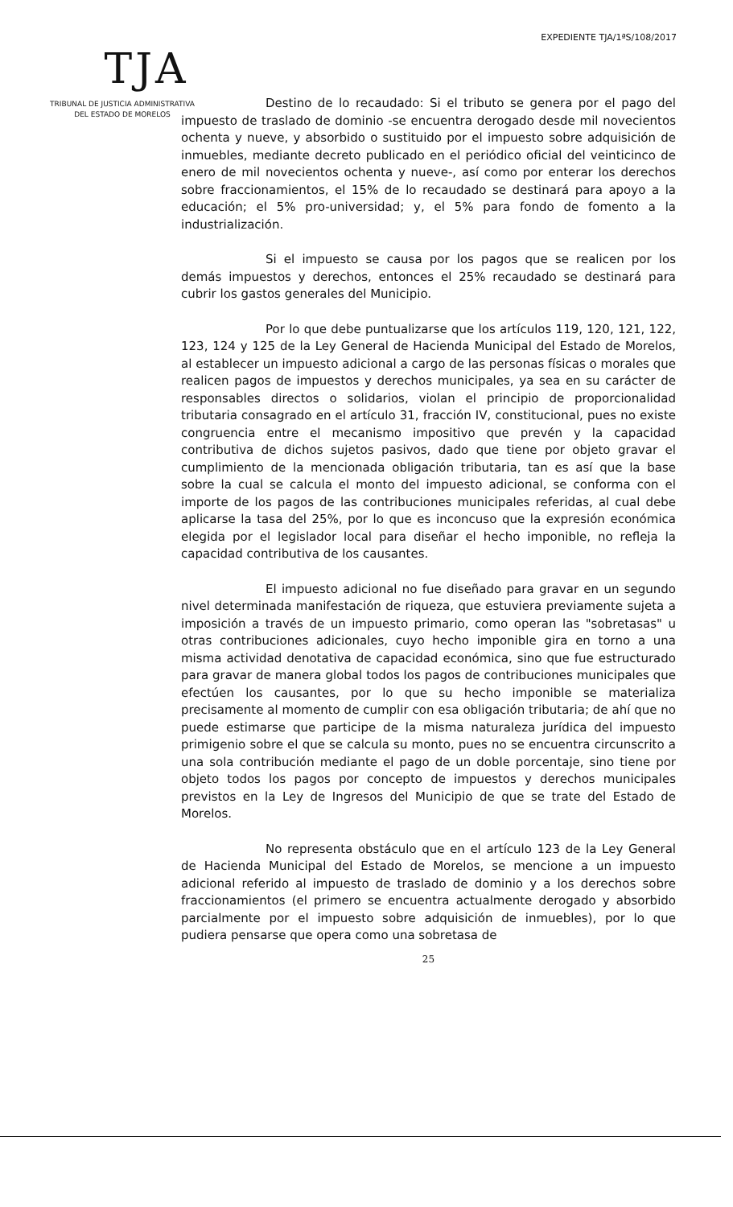EXPEDIENTE TJA/1ªS/108/2017
TJA
TRIBUNAL DE JUSTICIA ADMINISTRATIVA
DEL ESTADO DE MORELOS
Destino de lo recaudado: Si el tributo se genera por el pago del impuesto de traslado de dominio -se encuentra derogado desde mil novecientos ochenta y nueve, y absorbido o sustituido por el impuesto sobre adquisición de inmuebles, mediante decreto publicado en el periódico oficial del veinticinco de enero de mil novecientos ochenta y nueve-, así como por enterar los derechos sobre fraccionamientos, el 15% de lo recaudado se destinará para apoyo a la educación; el 5% pro-universidad; y, el 5% para fondo de fomento a la industrialización.
Si el impuesto se causa por los pagos que se realicen por los demás impuestos y derechos, entonces el 25% recaudado se destinará para cubrir los gastos generales del Municipio.
Por lo que debe puntualizarse que los artículos 119, 120, 121, 122, 123, 124 y 125 de la Ley General de Hacienda Municipal del Estado de Morelos, al establecer un impuesto adicional a cargo de las personas físicas o morales que realicen pagos de impuestos y derechos municipales, ya sea en su carácter de responsables directos o solidarios, violan el principio de proporcionalidad tributaria consagrado en el artículo 31, fracción IV, constitucional, pues no existe congruencia entre el mecanismo impositivo que prevén y la capacidad contributiva de dichos sujetos pasivos, dado que tiene por objeto gravar el cumplimiento de la mencionada obligación tributaria, tan es así que la base sobre la cual se calcula el monto del impuesto adicional, se conforma con el importe de los pagos de las contribuciones municipales referidas, al cual debe aplicarse la tasa del 25%, por lo que es inconcuso que la expresión económica elegida por el legislador local para diseñar el hecho imponible, no refleja la capacidad contributiva de los causantes.
El impuesto adicional no fue diseñado para gravar en un segundo nivel determinada manifestación de riqueza, que estuviera previamente sujeta a imposición a través de un impuesto primario, como operan las "sobretasas" u otras contribuciones adicionales, cuyo hecho imponible gira en torno a una misma actividad denotativa de capacidad económica, sino que fue estructurado para gravar de manera global todos los pagos de contribuciones municipales que efectúen los causantes, por lo que su hecho imponible se materializa precisamente al momento de cumplir con esa obligación tributaria; de ahí que no puede estimarse que participe de la misma naturaleza jurídica del impuesto primigenio sobre el que se calcula su monto, pues no se encuentra circunscrito a una sola contribución mediante el pago de un doble porcentaje, sino tiene por objeto todos los pagos por concepto de impuestos y derechos municipales previstos en la Ley de Ingresos del Municipio de que se trate del Estado de Morelos.
No representa obstáculo que en el artículo 123 de la Ley General de Hacienda Municipal del Estado de Morelos, se mencione a un impuesto adicional referido al impuesto de traslado de dominio y a los derechos sobre fraccionamientos (el primero se encuentra actualmente derogado y absorbido parcialmente por el impuesto sobre adquisición de inmuebles), por lo que pudiera pensarse que opera como una sobretasa de
25